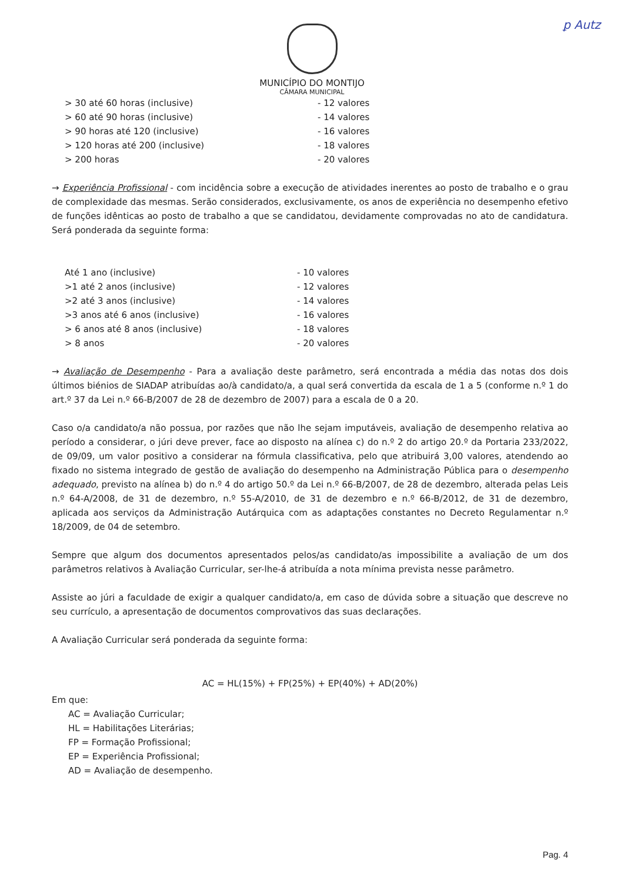ꝑ Autz
MUNICÍPIO DO MONTIJO
CÂMARA MUNICIPAL
| > 30 até 60 horas (inclusive) | - 12 valores |
| > 60 até 90 horas (inclusive) | - 14 valores |
| > 90 horas até 120 (inclusive) | - 16 valores |
| > 120 horas até 200 (inclusive) | - 18 valores |
| > 200 horas | - 20 valores |
→ Experiência Profissional - com incidência sobre a execução de atividades inerentes ao posto de trabalho e o grau de complexidade das mesmas. Serão considerados, exclusivamente, os anos de experiência no desempenho efetivo de funções idênticas ao posto de trabalho a que se candidatou, devidamente comprovadas no ato de candidatura. Será ponderada da seguinte forma:
| Até 1 ano (inclusive) | - 10 valores |
| >1 até 2 anos (inclusive) | - 12 valores |
| >2 até 3 anos (inclusive) | - 14 valores |
| >3 anos até 6 anos (inclusive) | - 16 valores |
| > 6 anos até 8 anos (inclusive) | - 18 valores |
| > 8 anos | - 20 valores |
→ Avaliação de Desempenho - Para a avaliação deste parâmetro, será encontrada a média das notas dos dois últimos biénios de SIADAP atribuídas ao/à candidato/a, a qual será convertida da escala de 1 a 5 (conforme n.º 1 do art.º 37 da Lei n.º 66-B/2007 de 28 de dezembro de 2007) para a escala de 0 a 20.
Caso o/a candidato/a não possua, por razões que não lhe sejam imputáveis, avaliação de desempenho relativa ao período a considerar, o júri deve prever, face ao disposto na alínea c) do n.º 2 do artigo 20.º da Portaria 233/2022, de 09/09, um valor positivo a considerar na fórmula classificativa, pelo que atribuirá 3,00 valores, atendendo ao fixado no sistema integrado de gestão de avaliação do desempenho na Administração Pública para o desempenho adequado, previsto na alínea b) do n.º 4 do artigo 50.º da Lei n.º 66-B/2007, de 28 de dezembro, alterada pelas Leis n.º 64-A/2008, de 31 de dezembro, n.º 55-A/2010, de 31 de dezembro e n.º 66-B/2012, de 31 de dezembro, aplicada aos serviços da Administração Autárquica com as adaptações constantes no Decreto Regulamentar n.º 18/2009, de 04 de setembro.
Sempre que algum dos documentos apresentados pelos/as candidato/as impossibilite a avaliação de um dos parâmetros relativos à Avaliação Curricular, ser-lhe-á atribuída a nota mínima prevista nesse parâmetro.
Assiste ao júri a faculdade de exigir a qualquer candidato/a, em caso de dúvida sobre a situação que descreve no seu currículo, a apresentação de documentos comprovativos das suas declarações.
A Avaliação Curricular será ponderada da seguinte forma:
AC = HL(15%) + FP(25%) + EP(40%) + AD(20%)
Em que:
AC = Avaliação Curricular;
HL = Habilitações Literárias;
FP = Formação Profissional;
EP = Experiência Profissional;
AD = Avaliação de desempenho.
Pag. 4